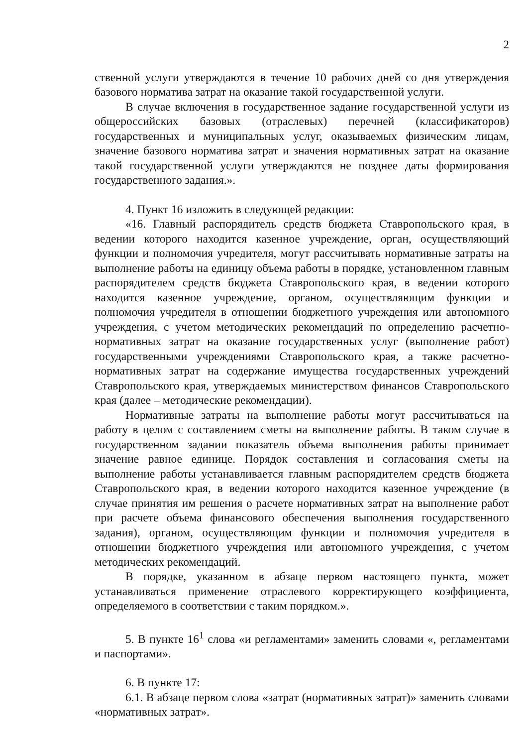2
ственной услуги утверждаются в течение 10 рабочих дней со дня утверждения базового норматива затрат на оказание такой государственной услуги.
В случае включения в государственное задание государственной услуги из общероссийских базовых (отраслевых) перечней (классификаторов) государственных и муниципальных услуг, оказываемых физическим лицам, значение базового норматива затрат и значения нормативных затрат на оказание такой государственной услуги утверждаются не позднее даты формирования государственного задания.».
4. Пункт 16 изложить в следующей редакции:
«16. Главный распорядитель средств бюджета Ставропольского края, в ведении которого находится казенное учреждение, орган, осуществляющий функции и полномочия учредителя, могут рассчитывать нормативные затраты на выполнение работы на единицу объема работы в порядке, установленном главным распорядителем средств бюджета Ставропольского края, в ведении которого находится казенное учреждение, органом, осуществляющим функции и полномочия учредителя в отношении бюджетного учреждения или автономного учреждения, с учетом методических рекомендаций по определению расчетно-нормативных затрат на оказание государственных услуг (выполнение работ) государственными учреждениями Ставропольского края, а также расчетно-нормативных затрат на содержание имущества государственных учреждений Ставропольского края, утверждаемых министерством финансов Ставропольского края (далее – методические рекомендации).
Нормативные затраты на выполнение работы могут рассчитываться на работу в целом с составлением сметы на выполнение работы. В таком случае в государственном задании показатель объема выполнения работы принимает значение равное единице. Порядок составления и согласования сметы на выполнение работы устанавливается главным распорядителем средств бюджета Ставропольского края, в ведении которого находится казенное учреждение (в случае принятия им решения о расчете нормативных затрат на выполнение работ при расчете объема финансового обеспечения выполнения государственного задания), органом, осуществляющим функции и полномочия учредителя в отношении бюджетного учреждения или автономного учреждения, с учетом методических рекомендаций.
В порядке, указанном в абзаце первом настоящего пункта, может устанавливаться применение отраслевого корректирующего коэффициента, определяемого в соответствии с таким порядком.».
5. В пункте 16<sup>1</sup> слова «и регламентами» заменить словами «, регламентами и паспортами».
6. В пункте 17:
6.1. В абзаце первом слова «затрат (нормативных затрат)» заменить словами «нормативных затрат».